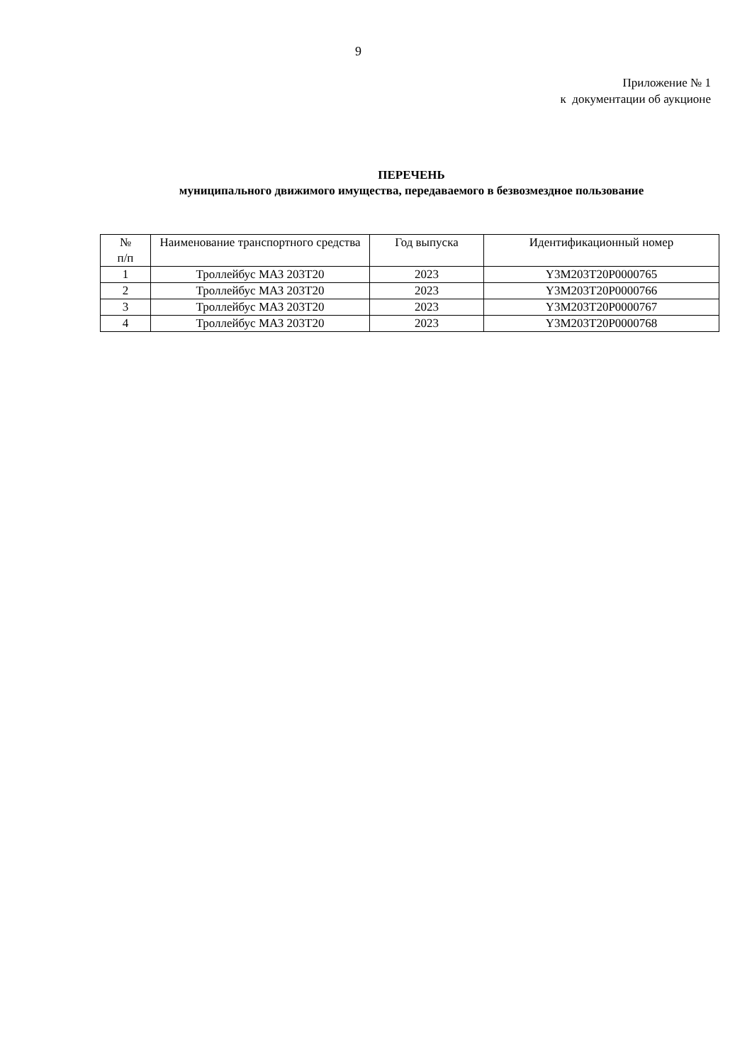9
Приложение № 1
к документации об аукционе
ПЕРЕЧЕНЬ
муниципального движимого имущества, передаваемого в безвозмездное пользование
| № п/п | Наименование транспортного средства | Год выпуска | Идентификационный номер |
| --- | --- | --- | --- |
| 1 | Троллейбус МАЗ 203Т20 | 2023 | Y3M203T20P0000765 |
| 2 | Троллейбус МАЗ 203Т20 | 2023 | Y3M203T20P0000766 |
| 3 | Троллейбус МАЗ 203Т20 | 2023 | Y3M203T20P0000767 |
| 4 | Троллейбус МАЗ 203Т20 | 2023 | Y3M203T20P0000768 |